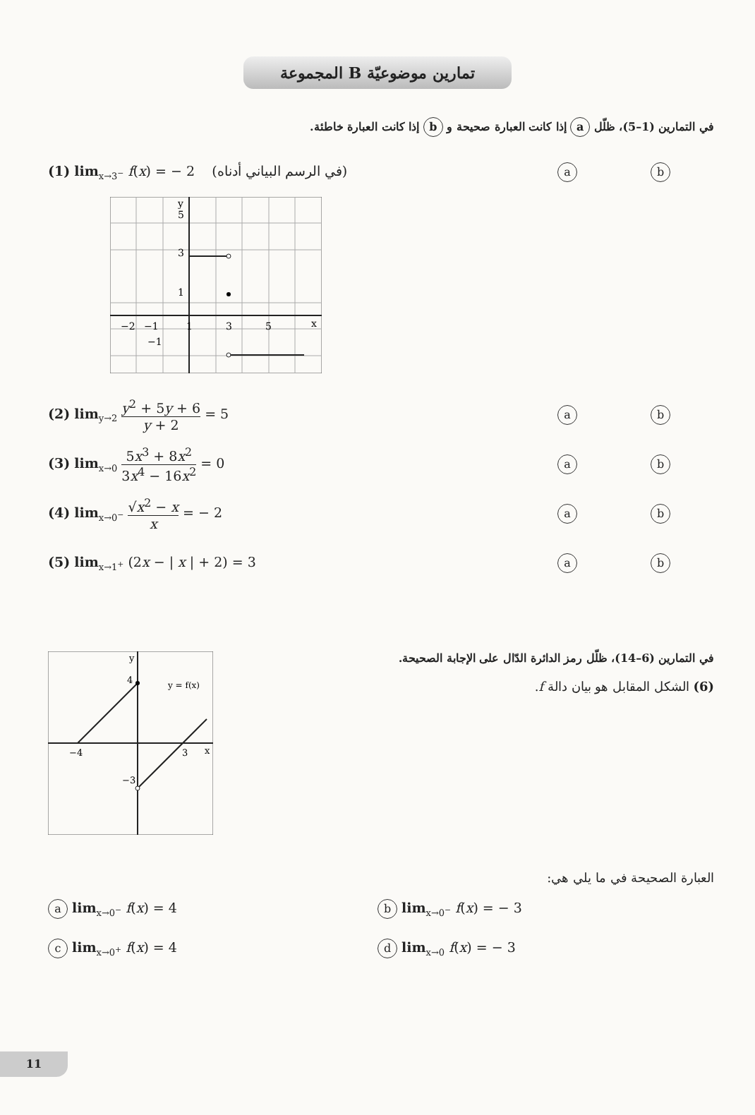المجموعة B تمارين موضوعيّة
في التمارين (1–5)، ظلّل a إذا كانت العبارة صحيحة و b إذا كانت العبارة خاطئة.
(1) lim<sub>x→3<sup>−</sup></sub> f(x) = − 2 (في الرسم البياني أدناه)
ab
3
1
5
y
−2
−1
1
3
5
x
−1
(2) lim<sub>y→2</sub> y<sup>2</sup> + 5y + 6 y + 2 = 5
ab
(3) lim<sub>x→0</sub> 5x<sup>3</sup> + 8x<sup>2</sup> 3x<sup>4</sup> − 16x<sup>2</sup> = 0
ab
(4) lim<sub>x→0<sup>−</sup></sub> √x<sup>2</sup> − x x = − 2
ab
(5) lim<sub>x→1<sup>+</sup></sub> (2x − | x | + 2) = 3
ab
4
−3
−4
3
y = f(x)
y
x
في التمارين (6–14)، ظلّل رمز الدائرة الدّال على الإجابة الصحيحة.
(6) الشكل المقابل هو بيان دالة f.
العبارة الصحيحة في ما يلي هي:
a lim<sub>x→0<sup>−</sup></sub> f(x) = 4
b lim<sub>x→0<sup>−</sup></sub> f(x) = − 3
c lim<sub>x→0<sup>+</sup></sub> f(x) = 4
d lim<sub>x→0</sub> f(x) = − 3
11